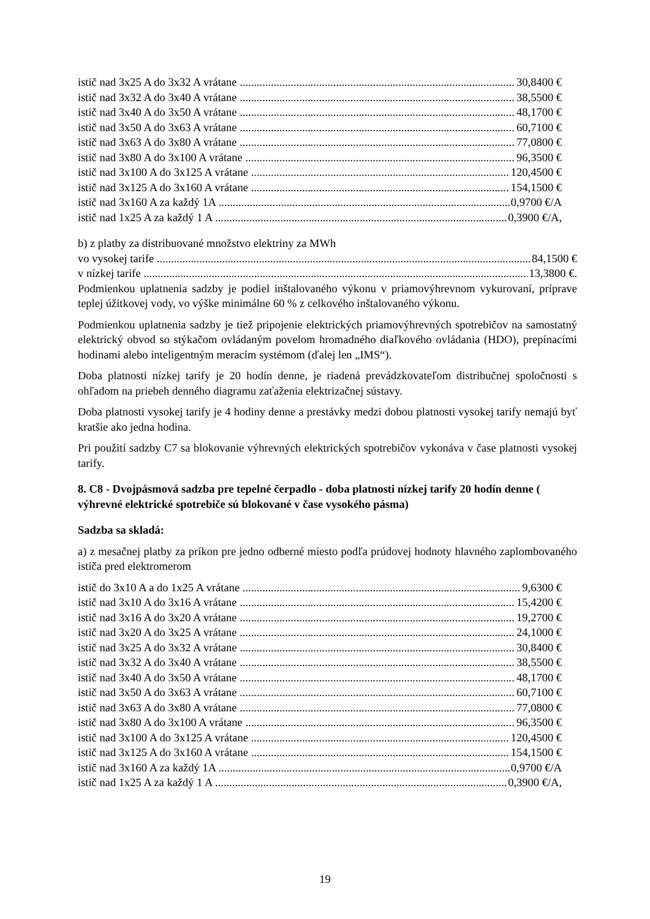istič nad 3x25 A do 3x32 A vrátane 30,8400 €
istič nad 3x32 A do 3x40 A vrátane 38,5500 €
istič nad 3x40 A do 3x50 A vrátane 48,1700 €
istič nad 3x50 A do 3x63 A vrátane 60,7100 €
istič nad 3x63 A do 3x80 A vrátane 77,0800 €
istič nad 3x80 A do 3x100 A vrátane 96,3500 €
istič nad 3x100 A do 3x125 A vrátane 120,4500 €
istič nad 3x125 A do 3x160 A vrátane 154,1500 €
istič nad 3x160 A za každý 1A 0,9700 €/A
istič nad 1x25 A za každý 1 A 0,3900 €/A,
b) z platby za distribuované množstvo elektriny za MWh
vo vysokej tarife 84,1500 €
v nízkej tarife 13,3800 €.
Podmienkou uplatnenia sadzby je podiel inštalovaného výkonu v priamovýhrevnom vykurovaní, príprave teplej úžitkovej vody, vo výške minimálne 60 % z celkového inštalovaného výkonu.
Podmienkou uplatnenia sadzby je tiež pripojenie elektrických priamovýhrevných spotrebičov na samostatný elektrický obvod so stýkačom ovládaným povelom hromadného diaľkového ovládania (HDO), prepínacími hodinami alebo inteligentným meracím systémom (ďalej len „IMS“).
Doba platnosti nízkej tarify je 20 hodín denne, je riadená prevádzkovateľom distribučnej spoločnosti s ohľadom na priebeh denného diagramu zaťaženia elektrizačnej sústavy.
Doba platnosti vysokej tarify je 4 hodiny denne a prestávky medzi dobou platnosti vysokej tarify nemajú byť kratšie ako jedna hodina.
Pri použití sadzby C7 sa blokovanie výhrevných elektrických spotrebičov vykonáva v čase platnosti vysokej tarify.
8. C8 - Dvojpásmová sadzba pre tepelné čerpadlo - doba platnosti nízkej tarify 20 hodín denne ( výhrevné elektrické spotrebiče sú blokované v čase vysokého pásma)
Sadzba sa skladá:
a) z mesačnej platby za príkon pre jedno odberné miesto podľa prúdovej hodnoty hlavného zaplombovaného ističa pred elektromerom
istič do 3x10 A a do 1x25 A vrátane 9,6300 €
istič nad 3x10 A do 3x16 A vrátane 15,4200 €
istič nad 3x16 A do 3x20 A vrátane 19,2700 €
istič nad 3x20 A do 3x25 A vrátane 24,1000 €
istič nad 3x25 A do 3x32 A vrátane 30,8400 €
istič nad 3x32 A do 3x40 A vrátane 38,5500 €
istič nad 3x40 A do 3x50 A vrátane 48,1700 €
istič nad 3x50 A do 3x63 A vrátane 60,7100 €
istič nad 3x63 A do 3x80 A vrátane 77,0800 €
istič nad 3x80 A do 3x100 A vrátane 96,3500 €
istič nad 3x100 A do 3x125 A vrátane 120,4500 €
istič nad 3x125 A do 3x160 A vrátane 154,1500 €
istič nad 3x160 A za každý 1A 0,9700 €/A
istič nad 1x25 A za každý 1 A 0,3900 €/A,
19